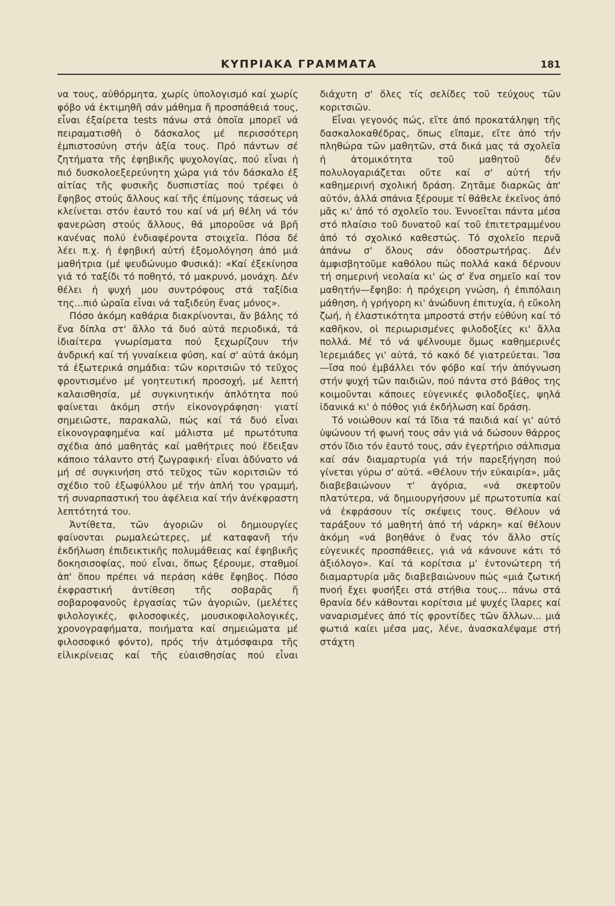ΚΥΠΡΙΑΚΑ ΓΡΑΜΜΑΤΑ 181
να τους, αὐθόρμητα, χωρίς ὑπολογισμό καί χωρίς φόβο νά ἐκτιμηθῆ σάν μάθημα ἤ προσπάθειά τους, εἶναι ἐξαίρετα tests πάνω στά ὁποῖα μπορεῖ νά πειραματισθῆ ὁ δάσκαλος μέ περισσότερη ἐμπιστοσύνη στήν ἀξία τους. Πρό πάντων σέ ζητήματα τῆς ἐφηβικῆς ψυχολογίας, πού εἶναι ἡ πιό δυσκολοεξερεύνητη χώρα γιά τόν δάσκαλο ἐξ αἰτίας τῆς φυσικῆς δυσπιστίας πού τρέφει ὁ ἔφηβος στούς ἄλλους καί τῆς ἐπίμονης τάσεως νά κλείνεται στόν ἑαυτό του καί νά μή θέλη νά τόν φανερώση στούς ἄλλους, θά μποροῦσε νά βρῆ κανένας πολύ ἐνδιαφέροντα στοιχεῖα. Πόσα δέ λέει π.χ. ἡ ἐφηβική αὐτή ἐξομολόγηση ἀπό μιά μαθήτρια (μέ ψευδώνυμο Φυσικά): «Καί ἐξεκίνησα γιά τό ταξίδι τό ποθητό, τό μακρυνό, μονάχη. Δέν θέλει ἡ ψυχή μου συντρόφους στά ταξίδια της...πιό ὡραῖα εἶναι νά ταξιδεύη ἕνας μόνος».
Πόσο ἀκόμη καθάρια διακρίνονται, ἄν βάλης τό ἕνα δίπλα στ' ἄλλο τά δυό αὐτά περιοδικά, τά ἰδιαίτερα γνωρίσματα πού ξεχωρίζουν τήν ἀνδρική καί τή γυναίκεια φύση, καί σ' αὐτά ἀκόμη τά ἐξωτερικά σημάδια: τῶν κοριτσιῶν τό τεῦχος φροντισμένο μέ γοητευτική προσοχή, μέ λεπτή καλαισθησία, μέ συγκινητικήν ἁπλότητα πού φαίνεται ἀκόμη στήν εἰκονογράφηση· γιατί σημειῶστε, παρακαλῶ, πώς καί τά δυό εἶναι εἰκονογραφημένα καί μάλιστα μέ πρωτότυπα σχέδια ἀπό μαθητάς καί μαθήτριες πού ἔδειξαν κάποιο τάλαντο στή ζωγραφική· εἶναι ἀδύνατο νά μή σέ συγκινήση στό τεῦχος τῶν κοριτσιῶν τό σχέδιο τοῦ ἐξωφύλλου μέ τήν ἁπλή του γραμμή, τή συναρπαστική του ἀφέλεια καί τήν ἀνέκφραστη λεπτότητά του.
Ἀντίθετα, τῶν ἀγοριῶν οἱ δημιουργίες φαίνονται ρωμαλεώτερες, μέ καταφανῆ τήν ἐκδήλωση ἐπιδεικτικῆς πολυμάθειας καί ἐφηβικῆς δοκησισοφίας, πού εἶναι, ὅπως ξέρουμε, σταθμοί ἀπ' ὅπου πρέπει νά περάση κάθε ἔφηβος. Πόσο ἐκφραστική ἀντίθεση τῆς σοβαρᾶς ἤ σοβαροφανοῦς ἐργασίας τῶν ἀγοριῶν, (μελέτες φιλολογικές, φιλοσοφικές, μουσικοφιλολογικές, χρονογραφήματα, ποιήματα καί σημειώματα μέ φιλοσοφικό φόντο), πρός τήν ἀτμόσφαιρα τῆς εἰλικρίνειας καί τῆς εὐαισθησίας πού εἶναι διάχυτη σ' ὅλες τίς σελίδες τοῦ τεύχους τῶν κοριτσιῶν.
Εἶναι γεγονός πώς, εἴτε ἀπό προκατάληψη τῆς δασκαλοκαθέδρας, ὅπως εἴπαμε, εἴτε ἀπό τήν πληθώρα τῶν μαθητῶν, στά δικά μας τά σχολεῖα ἡ ἀτομικότητα τοῦ μαθητοῦ δέν πολυλογαριάζεται οὔτε καί σ' αὐτή τήν καθημερινή σχολική δράση. Ζητᾶμε διαρκῶς ἀπ' αὐτόν, ἀλλά σπάνια ξέρουμε τί θάθελε ἐκεῖνος ἀπό μᾶς κι' ἀπό τό σχολεῖο του. Ἐννοεῖται πάντα μέσα στό πλαίσιο τοῦ δυνατοῦ καί τοῦ ἐπιτετραμμένου ἀπό τό σχολικό καθεστώς. Τό σχολεῖο περνᾶ ἀπάνω σ' ὅλους σάν ὁδοστρωτήρας. Δέν ἀμφισβητοῦμε καθόλου πώς πολλά κακά δέρνουν τή σημερινή νεολαία κι' ὡς σ' ἕνα σημεῖο καί τον μαθητήν—ἔφηβο: ἡ πρόχειρη γνώση, ἡ ἐπιπόλαιη μάθηση, ἡ γρήγορη κι' ἀνώδυνη ἐπιτυχία, ἡ εὔκολη ζωή, ἡ ἐλαστικότητα μπροστά στήν εὐθύνη καί τό καθῆκον, οἱ περιωρισμένες φιλοδοξίες κι' ἄλλα πολλά. Μέ τό νά ψέλνουμε ὅμως καθημερινές Ἱερεμιάδες γι' αὐτά, τό κακό δέ γιατρεύεται. Ἴσα—ἴσα πού ἐμβάλλει τόν φόβο καί τήν ἀπόγνωση στήν ψυχή τῶν παιδιῶν, πού πάντα στό βάθος της κοιμοῦνται κάποιες εὐγενικές φιλοδοξίες, ψηλά ἰδανικά κι' ὁ πόθος γιά ἐκδήλωση καί δράση.
Τό νοιώθουν καί τά ἴδια τά παιδιά καί γι' αὐτό ὑψώνουν τή φωνή τους σάν γιά νά δώσουν θάρρος στόν ἴδιο τόν ἑαυτό τους, σάν ἐγερτήριο σάλπισμα καί σάν διαμαρτυρία γιά τήν παρεξήγηση πού γίνεται γύρω σ' αὐτά. «Θέλουν τήν εὐκαιρία», μᾶς διαβεβαιώνουν τ' ἀγόρια, «νά σκεφτοῦν πλατύτερα, νά δημιουργήσουν μέ πρωτοτυπία καί νά ἐκφράσουν τίς σκέψεις τους. Θέλουν νά ταράξουν τό μαθητή ἀπό τή νάρκη» καί θέλουν ἀκόμη «νά βοηθάνε ὁ ἕνας τόν ἄλλο στίς εὐγενικές προσπάθειες, γιά νά κάνουνε κάτι τό ἀξιόλογο». Καί τά κορίτσια μ' ἐντονώτερη τή διαμαρτυρία μᾶς διαβεβαιώνουν πώς «μιά ζωτική πνοή ἔχει φυσήξει στά στήθια τους... πάνω στά θρανία δέν κάθονται κορίτσια μέ ψυχές ἴλαρες καί ναναρισμένες ἀπό τίς φροντίδες τῶν ἄλλων... μιά φωτιά καίει μέσα μας, λένε, ἀνασκαλέψαμε στή στάχτη